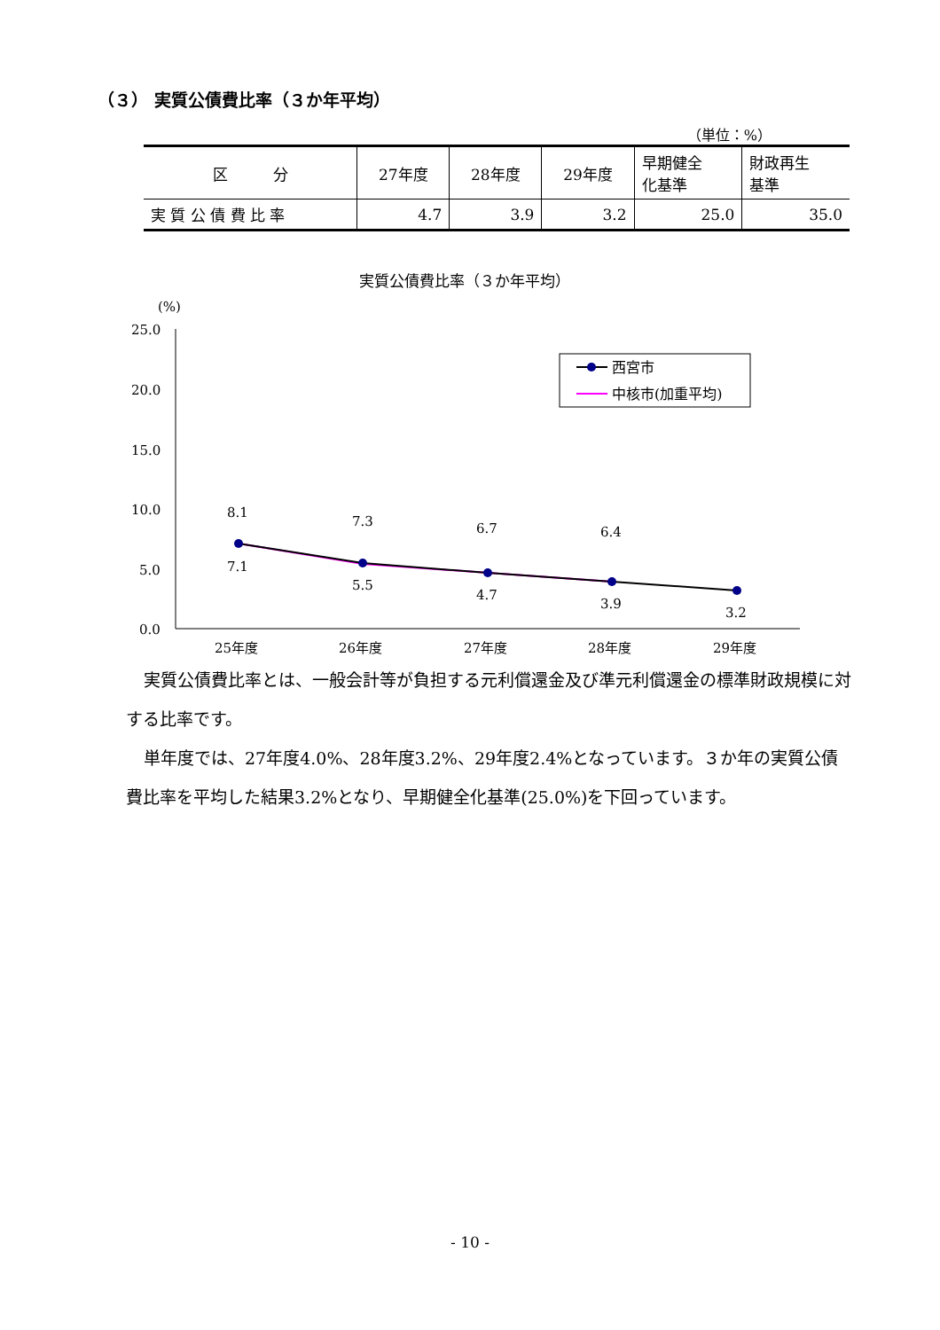（３） 実質公債費比率（３か年平均）
（単位：%）
| 区 分 | 27年度 | 28年度 | 29年度 | 早期健全 化基準 | 財政再生 基準 |
| 実 質 公 債 費 比 率 | 4.7 | 3.9 | 3.2 | 25.0 | 35.0 |
実質公債費比率（３か年平均）
(%)
25.0
20.0
15.0
10.0
5.0
0.0
25年度
26年度
27年度
28年度
29年度
8.1
7.3
6.7
6.4
7.1
5.5
4.7
3.9
3.2
西宮市
中核市(加重平均)
実質公債費比率とは、一般会計等が負担する元利償還金及び準元利償還金の標準財政規模に対する比率です。
単年度では、27年度4.0%、28年度3.2%、29年度2.4%となっています。３か年の実質公債費比率を平均した結果3.2%となり、早期健全化基準(25.0%)を下回っています。
- 10 -